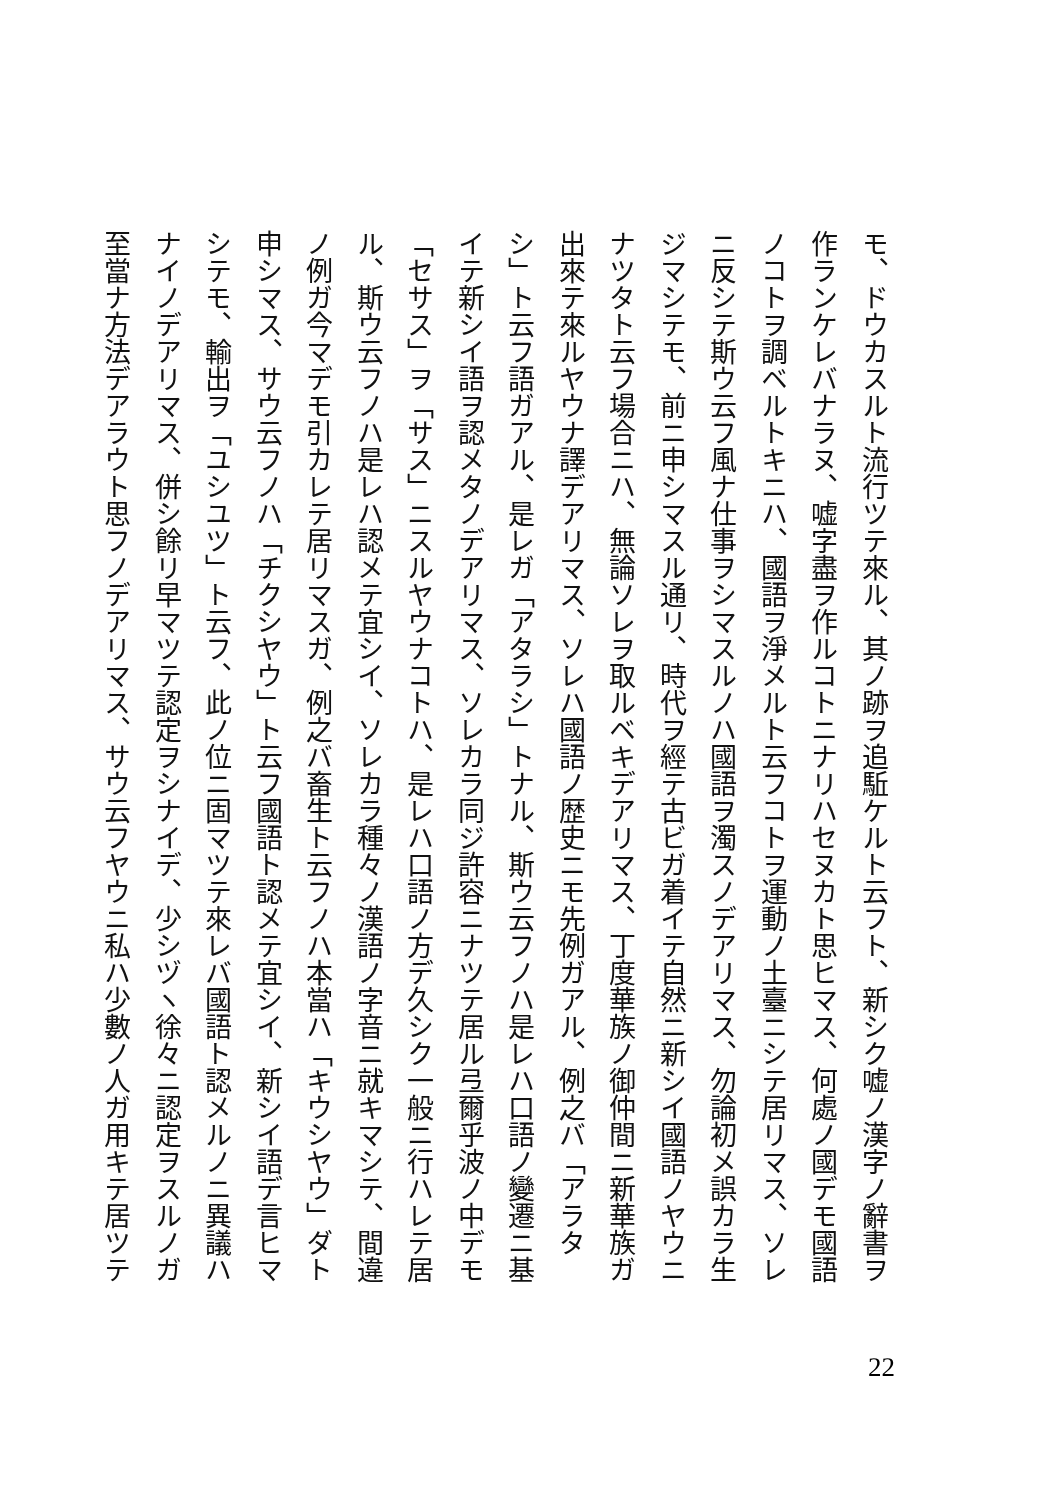モ、ドウカスルト流行ツテ來ル、其ノ跡ヲ追駈ケルト云フト、新シク嘘ノ漢字ノ辭書ヲ
作ランケレバナラヌ、嘘字盡ヲ作ルコトニナリハセヌカト思ヒマス、何處ノ國デモ國語
ノコトヲ調ベルトキニハ、國語ヲ淨メルト云フコトヲ運動ノ土臺ニシテ居リマス、ソレ
ニ反シテ斯ウ云フ風ナ仕事ヲシマスルノハ國語ヲ濁スノデアリマス、勿論初メ誤カラ生
ジマシテモ、前ニ申シマスル通リ、時代ヲ經テ古ビガ着イテ自然ニ新シイ國語ノヤウニ
ナツタト云フ場合ニハ、無論ソレヲ取ルベキデアリマス、丁度華族ノ御仲間ニ新華族ガ
出來テ來ルヤウナ譯デアリマス、ソレハ國語ノ歴史ニモ先例ガアル、例之バ「アラタ
シ」ト云フ語ガアル、是レガ「アタラシ」トナル、斯ウ云フノハ是レハ口語ノ變遷ニ基
イテ新シイ語ヲ認メタノデアリマス、ソレカラ同ジ許容ニナツテ居ル弖爾乎波ノ中デモ
「セサス」ヲ「サス」ニスルヤウナコトハ、是レハ口語ノ方デ久シク一般ニ行ハレテ居
ル、斯ウ云フノハ是レハ認メテ宜シイ、ソレカラ種々ノ漢語ノ字音ニ就キマシテ、間違
ノ例ガ今マデモ引カレテ居リマスガ、例之バ畜生ト云フノハ本當ハ「キウシヤウ」ダト
申シマス、サウ云フノハ「チクシヤウ」ト云フ國語ト認メテ宜シイ、新シイ語デ言ヒマ
シテモ、輸出ヲ「ユシユツ」ト云フ、此ノ位ニ固マツテ來レバ國語ト認メルノニ異議ハ
ナイノデアリマス、併シ餘リ早マツテ認定ヲシナイデ、少シヅヽ徐々ニ認定ヲスルノガ
至當ナ方法デアラウト思フノデアリマス、サウ云フヤウニ私ハ少數ノ人ガ用キテ居ツテ
22